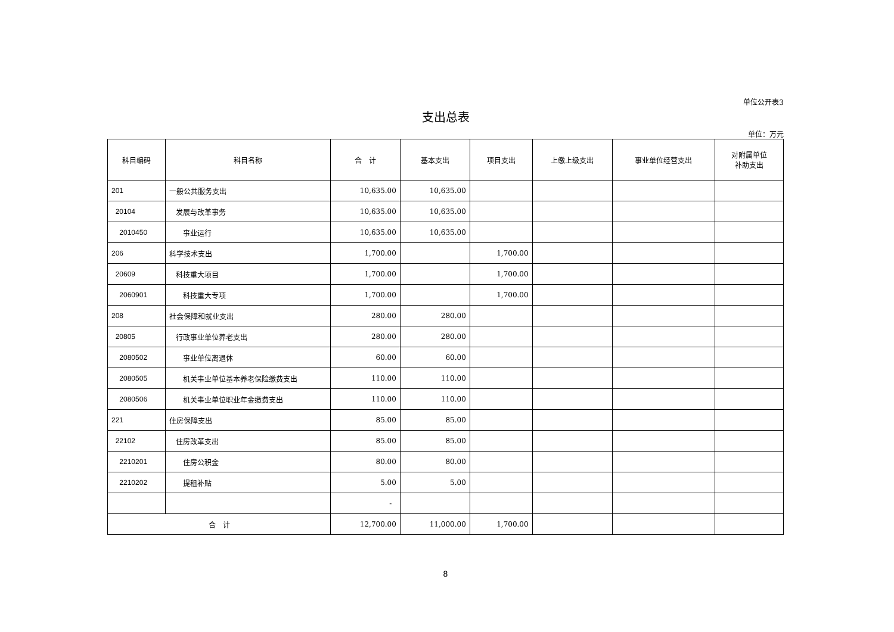单位公开表3
支出总表
单位：万元
| 科目编码 | 科目名称 | 合 计 | 基本支出 | 项目支出 | 上缴上级支出 | 事业单位经营支出 | 对附属单位 补助支出 |
| --- | --- | --- | --- | --- | --- | --- | --- |
| 201 | 一般公共服务支出 | 10,635.00 | 10,635.00 | | | | |
| 20104 | 发展与改革事务 | 10,635.00 | 10,635.00 | | | | |
| 2010450 | 事业运行 | 10,635.00 | 10,635.00 | | | | |
| 206 | 科学技术支出 | 1,700.00 | | 1,700.00 | | | |
| 20609 | 科技重大项目 | 1,700.00 | | 1,700.00 | | | |
| 2060901 | 科技重大专项 | 1,700.00 | | 1,700.00 | | | |
| 208 | 社会保障和就业支出 | 280.00 | 280.00 | | | | |
| 20805 | 行政事业单位养老支出 | 280.00 | 280.00 | | | | |
| 2080502 | 事业单位离退休 | 60.00 | 60.00 | | | | |
| 2080505 | 机关事业单位基本养老保险缴费支出 | 110.00 | 110.00 | | | | |
| 2080506 | 机关事业单位职业年金缴费支出 | 110.00 | 110.00 | | | | |
| 221 | 住房保障支出 | 85.00 | 85.00 | | | | |
| 22102 | 住房改革支出 | 85.00 | 85.00 | | | | |
| 2210201 | 住房公积金 | 80.00 | 80.00 | | | | |
| 2210202 | 提租补贴 | 5.00 | 5.00 | | | | |
| | | - | | | | | |
| 合 计 | | 12,700.00 | 11,000.00 | 1,700.00 | | | |
8